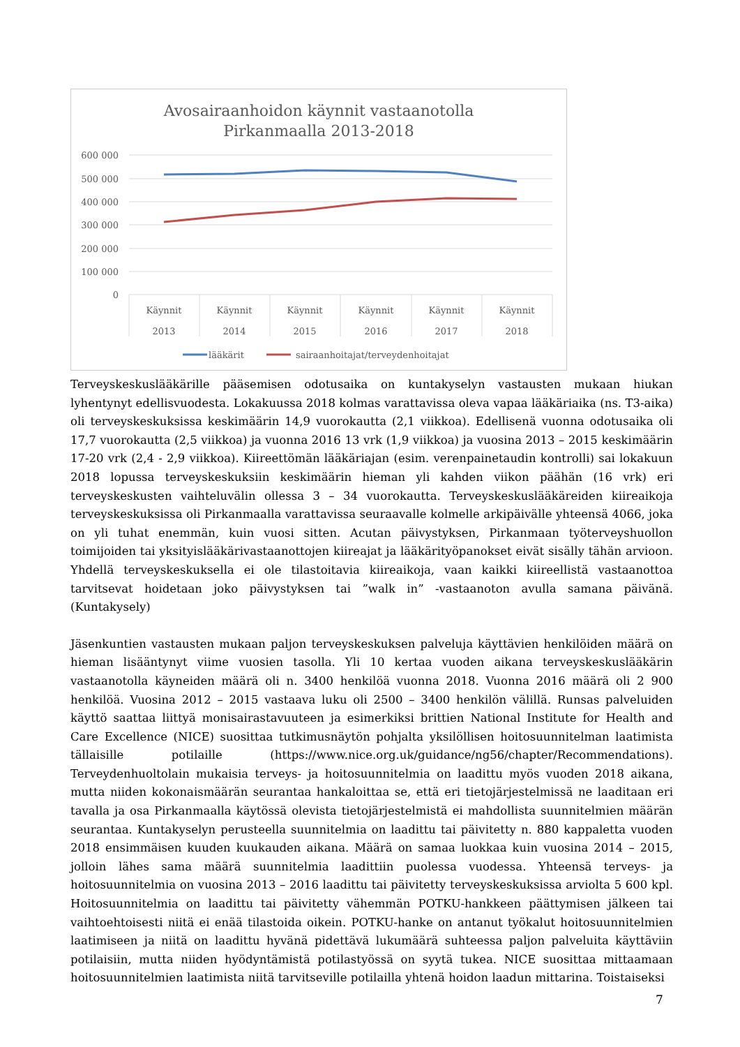Avosairaanhoidon käynnit vastaanotolla
Pirkanmaalla 2013-2018
600 000
500 000
400 000
300 000
200 000
100 000
0
Käynnit
2013
Käynnit
2014
Käynnit
2015
Käynnit
2016
Käynnit
2017
Käynnit
2018
lääkärit
sairaanhoitajat/terveydenhoitajat
Terveyskeskuslääkärille pääsemisen odotusaika on kuntakyselyn vastausten mukaan hiukan lyhentynyt edellisvuodesta. Lokakuussa 2018 kolmas varattavissa oleva vapaa lääkäriaika (ns. T3-aika) oli terveyskeskuksissa keskimäärin 14,9 vuorokautta (2,1 viikkoa). Edellisenä vuonna odotusaika oli 17,7 vuorokautta (2,5 viikkoa) ja vuonna 2016 13 vrk (1,9 viikkoa) ja vuosina 2013 – 2015 keskimäärin 17-20 vrk (2,4 - 2,9 viikkoa). Kiireettömän lääkäriajan (esim. verenpainetaudin kontrolli) sai lokakuun 2018 lopussa terveyskeskuksiin keskimäärin hieman yli kahden viikon päähän (16 vrk) eri terveyskeskusten vaihteluvälin ollessa 3 – 34 vuorokautta. Terveyskeskuslääkäreiden kiireaikoja terveyskeskuksissa oli Pirkanmaalla varattavissa seuraavalle kolmelle arkipäivälle yhteensä 4066, joka on yli tuhat enemmän, kuin vuosi sitten. Acutan päivystyksen, Pirkanmaan työterveyshuollon toimijoiden tai yksityislääkärivastaanottojen kiireajat ja lääkärityöpanokset eivät sisälly tähän arvioon. Yhdellä terveyskeskuksella ei ole tilastoitavia kiireaikoja, vaan kaikki kiireellistä vastaanottoa tarvitsevat hoidetaan joko päivystyksen tai ”walk in” -vastaanoton avulla samana päivänä. (Kuntakysely)
Jäsenkuntien vastausten mukaan paljon terveyskeskuksen palveluja käyttävien henkilöiden määrä on hieman lisääntynyt viime vuosien tasolla. Yli 10 kertaa vuoden aikana terveyskeskuslääkärin vastaanotolla käyneiden määrä oli n. 3400 henkilöä vuonna 2018. Vuonna 2016 määrä oli 2 900 henkilöä. Vuosina 2012 – 2015 vastaava luku oli 2500 – 3400 henkilön välillä. Runsas palveluiden käyttö saattaa liittyä monisairastavuuteen ja esimerkiksi brittien National Institute for Health and Care Excellence (NICE) suosittaa tutkimusnäytön pohjalta yksilöllisen hoitosuunnitelman laatimista tällaisille potilaille (https://www.nice.org.uk/guidance/ng56/chapter/Recommendations). Terveydenhuoltolain mukaisia terveys- ja hoitosuunnitelmia on laadittu myös vuoden 2018 aikana, mutta niiden kokonaismäärän seurantaa hankaloittaa se, että eri tietojärjestelmissä ne laaditaan eri tavalla ja osa Pirkanmaalla käytössä olevista tietojärjestelmistä ei mahdollista suunnitelmien määrän seurantaa. Kuntakyselyn perusteella suunnitelmia on laadittu tai päivitetty n. 880 kappaletta vuoden 2018 ensimmäisen kuuden kuukauden aikana. Määrä on samaa luokkaa kuin vuosina 2014 – 2015, jolloin lähes sama määrä suunnitelmia laadittiin puolessa vuodessa. Yhteensä terveys- ja hoitosuunnitelmia on vuosina 2013 – 2016 laadittu tai päivitetty terveyskeskuksissa arviolta 5 600 kpl. Hoitosuunnitelmia on laadittu tai päivitetty vähemmän POTKU-hankkeen päättymisen jälkeen tai vaihtoehtoisesti niitä ei enää tilastoida oikein. POTKU-hanke on antanut työkalut hoitosuunnitelmien laatimiseen ja niitä on laadittu hyvänä pidettävä lukumäärä suhteessa paljon palveluita käyttäviin potilaisiin, mutta niiden hyödyntämistä potilastyössä on syytä tukea. NICE suosittaa mittaamaan hoitosuunnitelmien laatimista niitä tarvitseville potilailla yhtenä hoidon laadun mittarina. Toistaiseksi
7